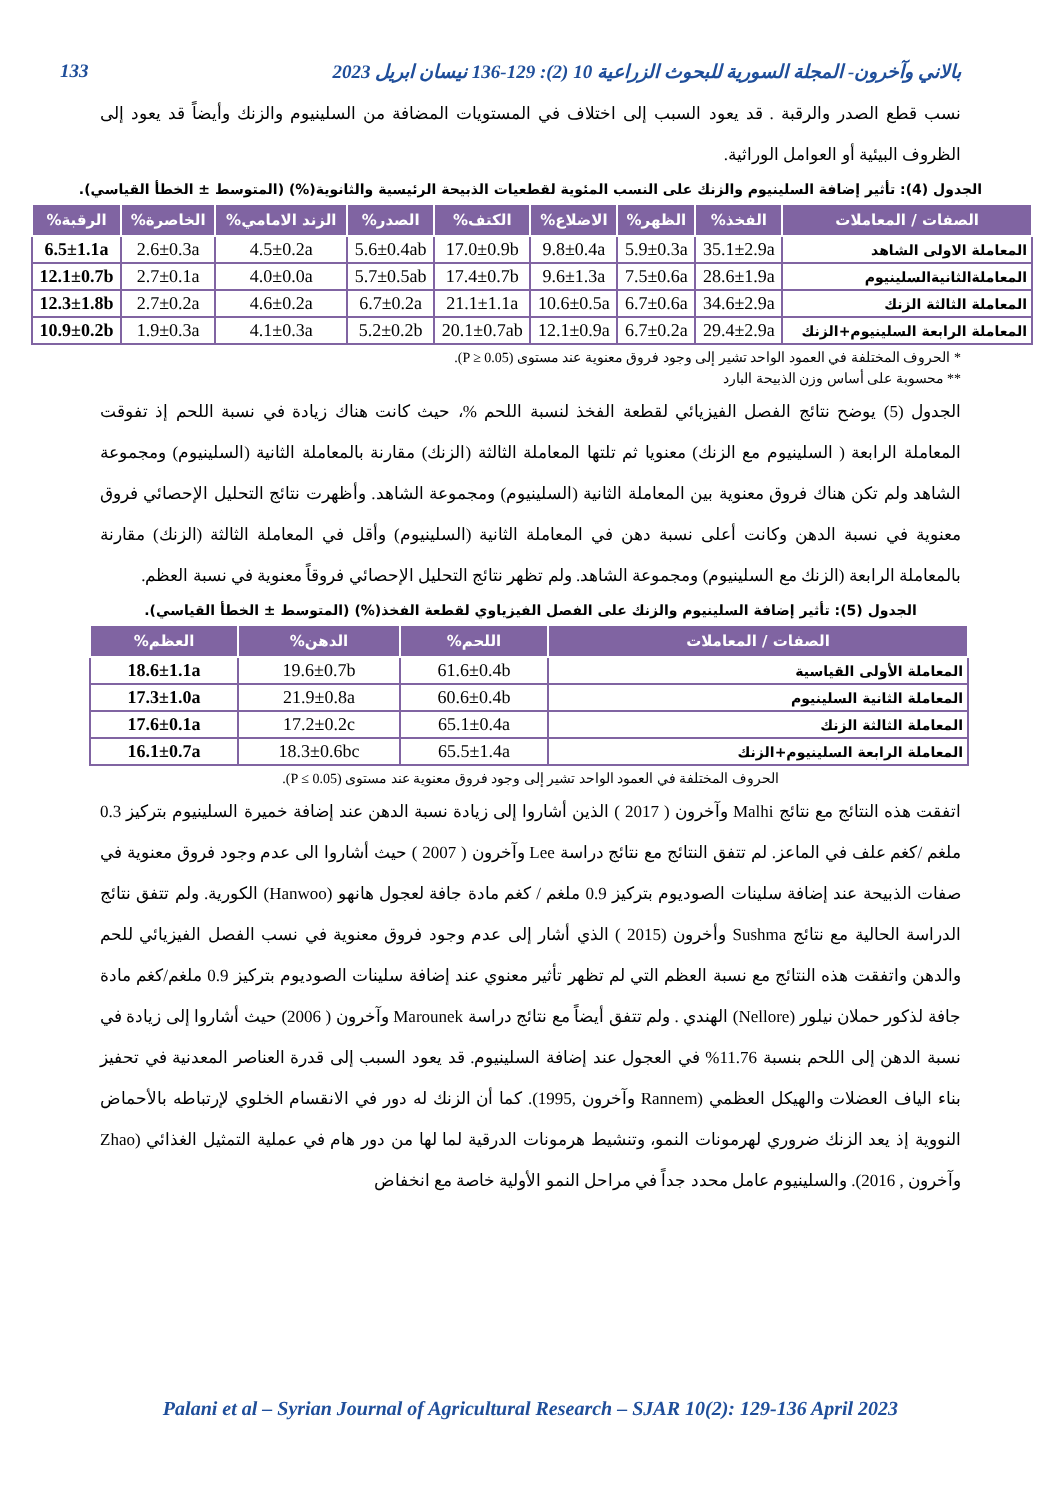بالاني وآخرون- المجلة السورية للبحوث الزراعية 10 (2): 129-136 نيسان ابريل 2023 133
نسب قطع الصدر والرقبة . قد يعود السبب إلى اختلاف في المستويات المضافة من السلينيوم والزنك وأيضاً قد يعود إلى الظروف البيئية أو العوامل الوراثية.
الجدول (4): تأثير إضافة السلينيوم والزنك على النسب المئوية لقطعيات الذبيحة الرئيسية والثانوية(%) (المتوسط ± الخطأ القياسي).
| الصفات / المعاملات | الفخذ% | الظهر% | الاضلاع% | الكتف% | الصدر% | الزند الامامي% | الخاصرة% | الرقبة% |
| --- | --- | --- | --- | --- | --- | --- | --- | --- |
| المعاملة الاولى الشاهد | 35.1±2.9a | 5.9±0.3a | 9.8±0.4a | 17.0±0.9b | 5.6±0.4ab | 4.5±0.2a | 2.6±0.3a | 6.5±1.1a |
| المعاملةالثانيةالسلينيوم | 28.6±1.9a | 7.5±0.6a | 9.6±1.3a | 17.4±0.7b | 5.7±0.5ab | 4.0±0.0a | 2.7±0.1a | 12.1±0.7b |
| المعاملة الثالثة الزنك | 34.6±2.9a | 6.7±0.6a | 10.6±0.5a | 21.1±1.1a | 6.7±0.2a | 4.6±0.2a | 2.7±0.2a | 12.3±1.8b |
| المعاملة الرابعة السلينيوم+الزنك | 29.4±2.9a | 6.7±0.2a | 12.1±0.9a | 20.1±0.7ab | 5.2±0.2b | 4.1±0.3a | 1.9±0.3a | 10.9±0.2b |
* الحروف المختلفة في العمود الواحد تشير إلى وجود فروق معنوية عند مستوى (P ≥ 0.05).
** محسوبة على أساس وزن الذبيحة البارد
الجدول (5) يوضح نتائج الفصل الفيزيائي لقطعة الفخذ لنسبة اللحم %، حيث كانت هناك زيادة في نسبة اللحم إذ تفوقت المعاملة الرابعة ( السلينيوم مع الزنك) معنويا ثم تلتها المعاملة الثالثة (الزنك) مقارنة بالمعاملة الثانية (السلينيوم) ومجموعة الشاهد ولم تكن هناك فروق معنوية بين المعاملة الثانية (السلينيوم) ومجموعة الشاهد. وأظهرت نتائج التحليل الإحصائي فروق معنوية في نسبة الدهن وكانت أعلى نسبة دهن في المعاملة الثانية (السلينيوم) وأقل في المعاملة الثالثة (الزنك) مقارنة بالمعاملة الرابعة (الزنك مع السلينيوم) ومجموعة الشاهد. ولم تظهر نتائج التحليل الإحصائي فروقاً معنوية في نسبة العظم.
الجدول (5): تأثير إضافة السلينيوم والزنك على الفصل الفيزياوي لقطعة الفخذ(%) (المتوسط ± الخطأ القياسي).
| الصفات / المعاملات | اللحم% | الدهن% | العظم% |
| --- | --- | --- | --- |
| المعاملة الأولى القياسية | 61.6±0.4b | 19.6±0.7b | 18.6±1.1a |
| المعاملة الثانية السلينيوم | 60.6±0.4b | 21.9±0.8a | 17.3±1.0a |
| المعاملة الثالثة الزنك | 65.1±0.4a | 17.2±0.2c | 17.6±0.1a |
| المعاملة الرابعة السلينيوم+الزنك | 65.5±1.4a | 18.3±0.6bc | 16.1±0.7a |
الحروف المختلفة في العمود الواحد تشير إلى وجود فروق معنوية عند مستوى (P ≤ 0.05).
اتفقت هذه النتائج مع نتائج Malhi وآخرون ( 2017 ) الذين أشاروا إلى زيادة نسبة الدهن عند إضافة خميرة السلينيوم بتركيز 0.3 ملغم /كغم علف في الماعز. لم تتفق النتائج مع نتائج دراسة Lee وآخرون ( 2007 ) حيث أشاروا الى عدم وجود فروق معنوية في صفات الذبيحة عند إضافة سلينات الصوديوم بتركيز 0.9 ملغم / كغم مادة جافة لعجول هانهو (Hanwoo) الكورية. ولم تتفق نتائج الدراسة الحالية مع نتائج Sushma وأخرون (2015 ) الذي أشار إلى عدم وجود فروق معنوية في نسب الفصل الفيزيائي للحم والدهن واتفقت هذه النتائج مع نسبة العظم التي لم تظهر تأثير معنوي عند إضافة سلينات الصوديوم بتركيز 0.9 ملغم/كغم مادة جافة لذكور حملان نيلور (Nellore) الهندي . ولم تتفق أيضاً مع نتائج دراسة Marounek وآخرون ( 2006) حيث أشاروا إلى زيادة في نسبة الدهن إلى اللحم بنسبة 11.76% في العجول عند إضافة السلينيوم. قد يعود السبب إلى قدرة العناصر المعدنية في تحفيز بناء الياف العضلات والهيكل العظمي (Rannem وآخرون ,1995). كما أن الزنك له دور في الانقسام الخلوي لإرتباطه بالأحماض النووية إذ يعد الزنك ضروري لهرمونات النمو، وتنشيط هرمونات الدرقية لما لها من دور هام في عملية التمثيل الغذائي (Zhao وآخرون , 2016). والسلينيوم عامل محدد جداً في مراحل النمو الأولية خاصة مع انخفاض
Palani et al – Syrian Journal of Agricultural Research – SJAR 10(2): 129-136 April 2023